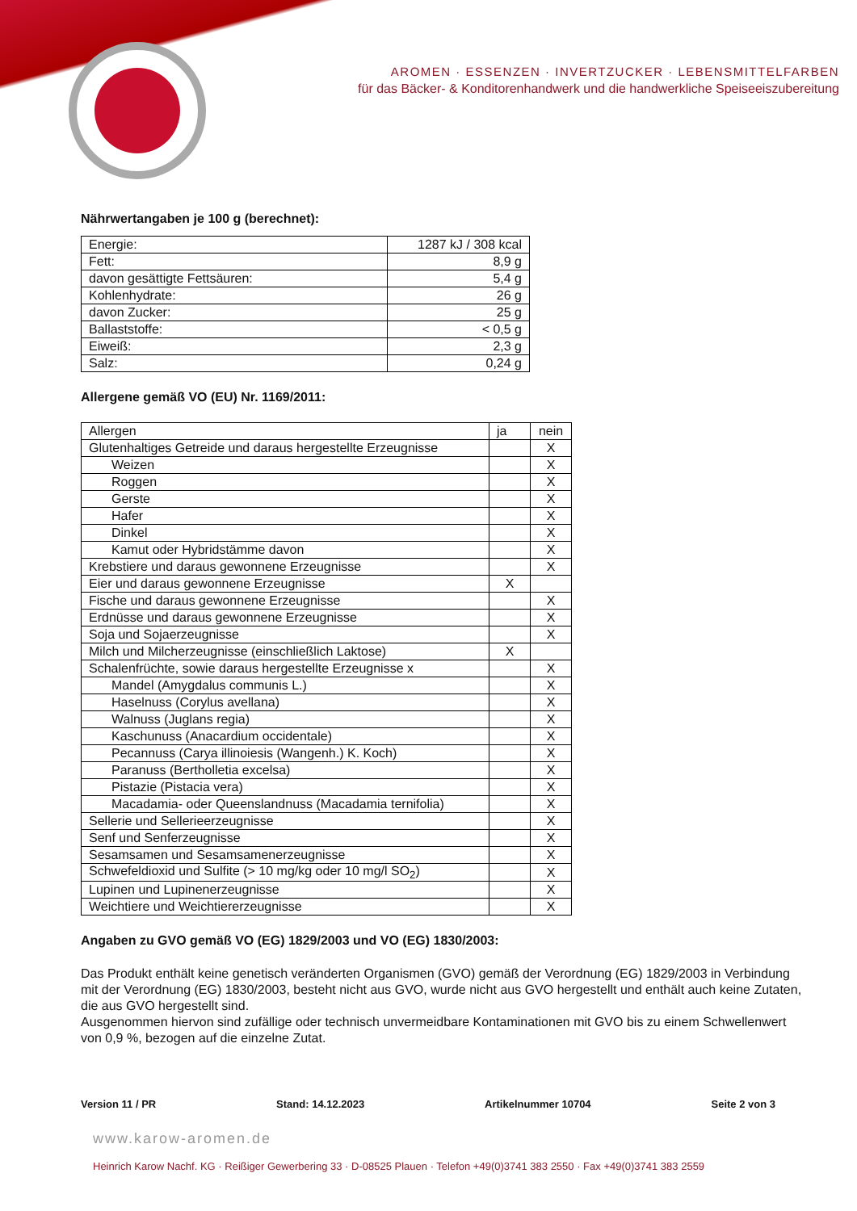AROMEN · ESSENZEN · INVERTZUCKER · LEBENSMITTELFARBEN
für das Bäcker- & Konditorenhandwerk und die handwerkliche Speiseeiszubereitung
Nährwertangaben je 100 g (berechnet):
| Energie: | 1287 kJ / 308 kcal |
| Fett: | 8,9 g |
| davon gesättigte Fettsäuren: | 5,4 g |
| Kohlenhydrate: | 26 g |
| davon Zucker: | 25 g |
| Ballaststoffe: | < 0,5 g |
| Eiweiß: | 2,3 g |
| Salz: | 0,24 g |
Allergene gemäß VO (EU) Nr. 1169/2011:
| Allergen | ja | nein |
| --- | --- | --- |
| Glutenhaltiges Getreide und daraus hergestellte Erzeugnisse | | X |
| Weizen | | X |
| Roggen | | X |
| Gerste | | X |
| Hafer | | X |
| Dinkel | | X |
| Kamut oder Hybridstämme davon | | X |
| Krebstiere und daraus gewonnene Erzeugnisse | | X |
| Eier und daraus gewonnene Erzeugnisse | X | |
| Fische und daraus gewonnene Erzeugnisse | | X |
| Erdnüsse und daraus gewonnene Erzeugnisse | | X |
| Soja und Sojaerzeugnisse | | X |
| Milch und Milcherzeugnisse (einschließlich Laktose) | X | |
| Schalenfrüchte, sowie daraus hergestellte Erzeugnisse x | | X |
| Mandel (Amygdalus communis L.) | | X |
| Haselnuss (Corylus avellana) | | X |
| Walnuss (Juglans regia) | | X |
| Kaschunuss (Anacardium occidentale) | | X |
| Pecannuss (Carya illinoiesis (Wangenh.) K. Koch) | | X |
| Paranuss (Bertholletia excelsa) | | X |
| Pistazie (Pistacia vera) | | X |
| Macadamia- oder Queenslandnuss (Macadamia ternifolia) | | X |
| Sellerie und Sellerieerzeugnisse | | X |
| Senf und Senferzeugnisse | | X |
| Sesamsamen und Sesamsamenerzeugnisse | | X |
| Schwefeldioxid und Sulfite (> 10 mg/kg oder 10 mg/l SO<sub>2</sub>) | | X |
| Lupinen und Lupinenerzeugnisse | | X |
| Weichtiere und Weichtiererzeugnisse | | X |
Angaben zu GVO gemäß VO (EG) 1829/2003 und VO (EG) 1830/2003:
Das Produkt enthält keine genetisch veränderten Organismen (GVO) gemäß der Verordnung (EG) 1829/2003 in Verbindung mit der Verordnung (EG) 1830/2003, besteht nicht aus GVO, wurde nicht aus GVO hergestellt und enthält auch keine Zutaten, die aus GVO hergestellt sind.
Ausgenommen hiervon sind zufällige oder technisch unvermeidbare Kontaminationen mit GVO bis zu einem Schwellenwert von 0,9 %, bezogen auf die einzelne Zutat.
Version 11 / PR Stand: 14.12.2023 Artikelnummer 10704 Seite 2 von 3
www.karow-aromen.de
Heinrich Karow Nachf. KG · Reißiger Gewerbering 33 · D-08525 Plauen · Telefon +49(0)3741 383 2550 · Fax +49(0)3741 383 2559